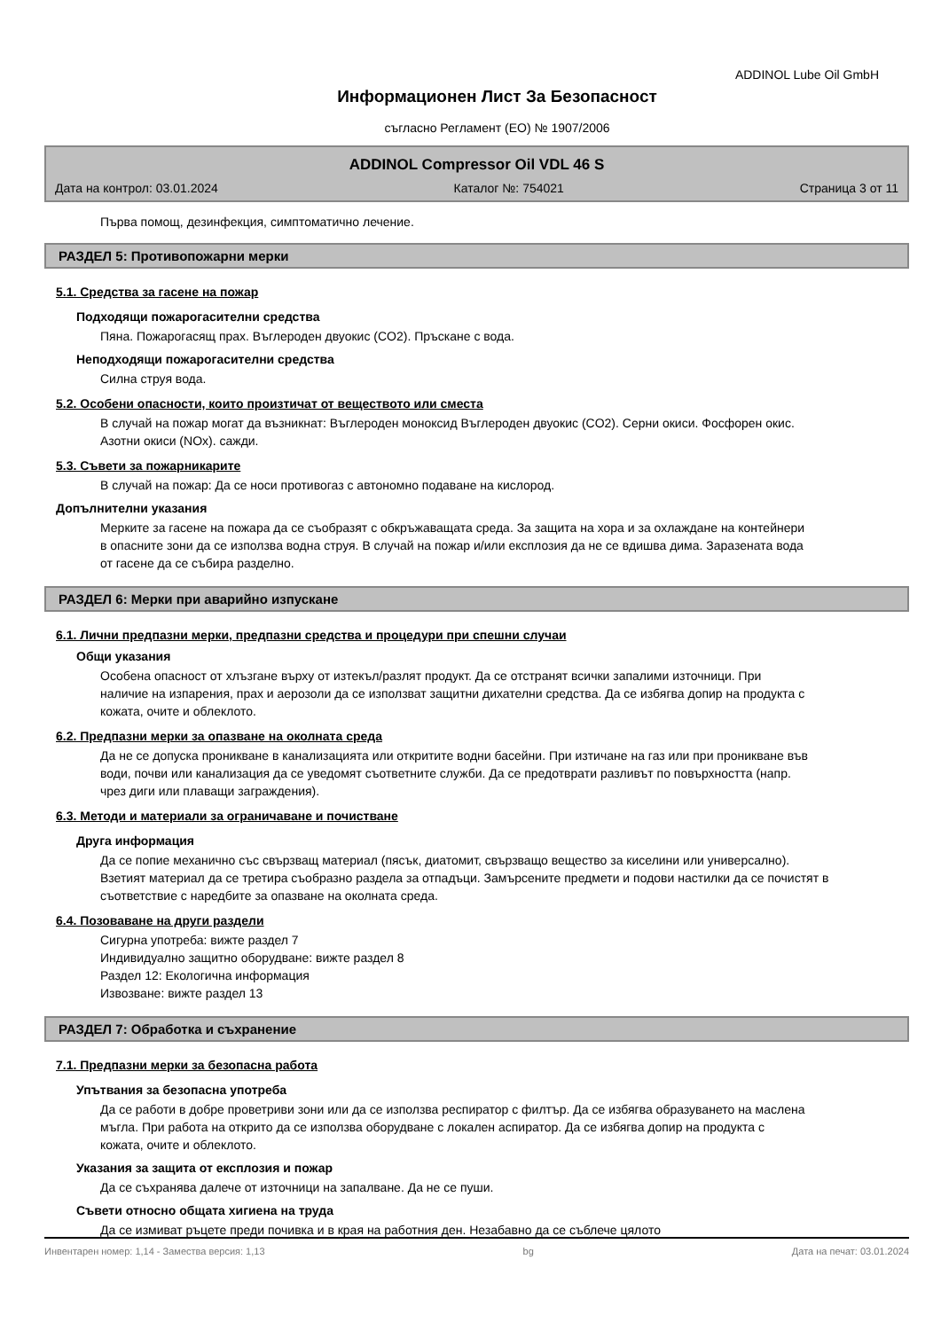ADDINOL Lube Oil GmbH
Информационен Лист За Безопасност
съгласно Регламент (ЕО) № 1907/2006
ADDINOL Compressor Oil VDL 46 S
Дата на контрол: 03.01.2024 Каталог №: 754021 Страница 3 от 11
Първа помощ, дезинфекция, симптоматично лечение.
РАЗДЕЛ 5: Противопожарни мерки
5.1. Средства за гасене на пожар
Подходящи пожарогасителни средства
Пяна. Пожарогасящ прах. Въглероден двуокис (CO2). Пръскане с вода.
Неподходящи пожарогасителни средства
Силна струя вода.
5.2. Особени опасности, които произтичат от веществото или сместа
В случай на пожар могат да възникнат: Въглероден моноксид Въглероден двуокис (CO2). Серни окиси. Фосфорен окис. Азотни окиси (NOx). сажди.
5.3. Съвети за пожарникарите
В случай на пожар: Да се носи противогаз с автономно подаване на кислород.
Допълнителни указания
Мерките за гасене на пожара да се съобразят с обкръжаващата среда. За защита на хора и за охлаждане на контейнери в опасните зони да се използва водна струя. В случай на пожар и/или експлозия да не се вдишва дима. Заразената вода от гасене да се събира разделно.
РАЗДЕЛ 6: Мерки при аварийно изпускане
6.1. Лични предпазни мерки, предпазни средства и процедури при спешни случаи
Общи указания
Особена опасност от хлъзгане върху от изтекъл/разлят продукт. Да се отстранят всички запалими източници. При наличие на изпарения, прах и аерозоли да се използват защитни дихателни средства. Да се избягва допир на продукта с кожата, очите и облеклото.
6.2. Предпазни мерки за опазване на околната среда
Да не се допуска проникване в канализацията или откритите водни басейни. При изтичане на газ или при проникване във води, почви или канализация да се уведомят съответните служби. Да се предотврати разливът по повърхността (напр. чрез диги или плаващи заграждения).
6.3. Методи и материали за ограничаване и почистване
Друга информация
Да се попие механично със свързващ материал (пясък, диатомит, свързващо вещество за киселини или универсално). Взетият материал да се третира съобразно раздела за отпадъци. Замърсените предмети и подови настилки да се почистят в съответствие с наредбите за опазване на околната среда.
6.4. Позоваване на други раздели
Сигурна употреба: вижте раздел 7
Индивидуално защитно оборудване: вижте раздел 8
Раздел 12: Екологична информация
Извозване: вижте раздел 13
РАЗДЕЛ 7: Обработка и съхранение
7.1. Предпазни мерки за безопасна работа
Упътвания за безопасна употреба
Да се работи в добре проветриви зони или да се използва респиратор с филтър. Да се избягва образуването на маслена мъгла. При работа на открито да се използва оборудване с локален аспиратор. Да се избягва допир на продукта с кожата, очите и облеклото.
Указания за защита от експлозия и пожар
Да се съхранява далече от източници на запалване. Да не се пуши.
Съвети относно общата хигиена на труда
Да се измиват ръцете преди почивка и в края на работния ден. Незабавно да се съблече цялото
Инвентарен номер: 1,14 - Замества версия: 1,13 bg Дата на печат: 03.01.2024